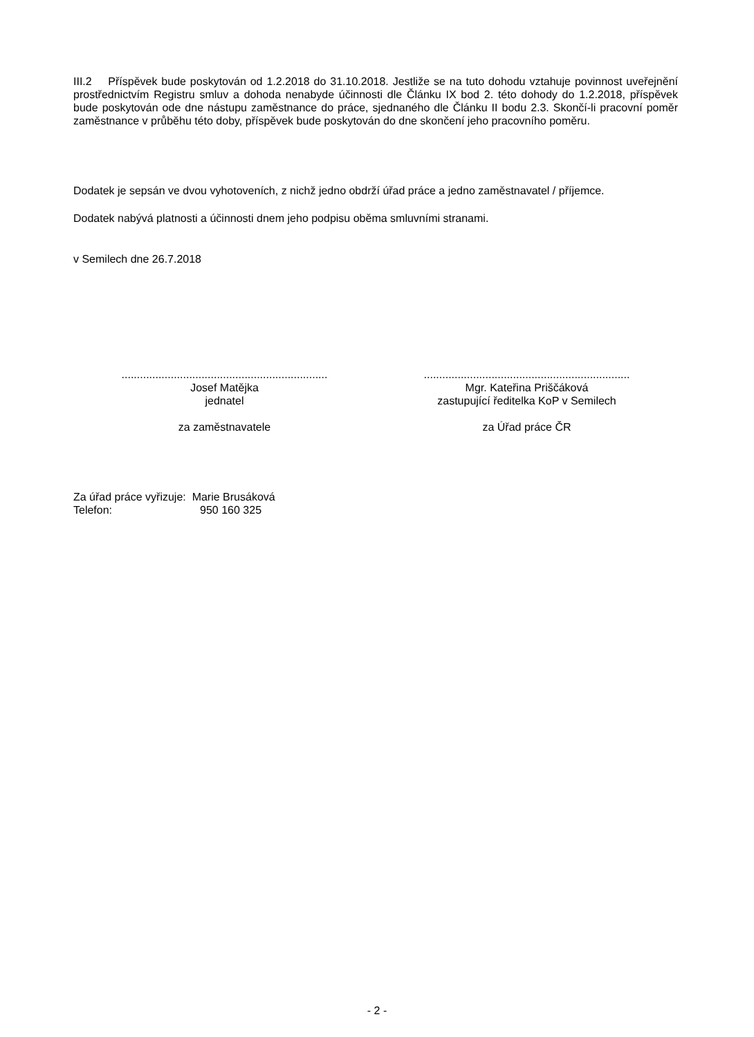III.2 Příspěvek bude poskytován od 1.2.2018 do 31.10.2018. Jestliže se na tuto dohodu vztahuje povinnost uveřejnění prostřednictvím Registru smluv a dohoda nenabyde účinnosti dle Článku IX bod 2. této dohody do 1.2.2018, příspěvek bude poskytován ode dne nástupu zaměstnance do práce, sjednaného dle Článku II bodu 2.3. Skončí-li pracovní poměr zaměstnance v průběhu této doby, příspěvek bude poskytován do dne skončení jeho pracovního poměru.
Dodatek je sepsán ve dvou vyhotoveních, z nichž jedno obdrží úřad práce a jedno zaměstnavatel / příjemce.
Dodatek nabývá platnosti a účinnosti dnem jeho podpisu oběma smluvními stranami.
v Semilech dne 26.7.2018
...................................................................
Josef Matějka
jednatel
za zaměstnavatele
...................................................................
Mgr. Kateřina Priščáková
zastupující ředitelka KoP v Semilech
za Úřad práce ČR
Za úřad práce vyřizuje: Marie Brusáková
Telefon: 950 160 325
- 2 -